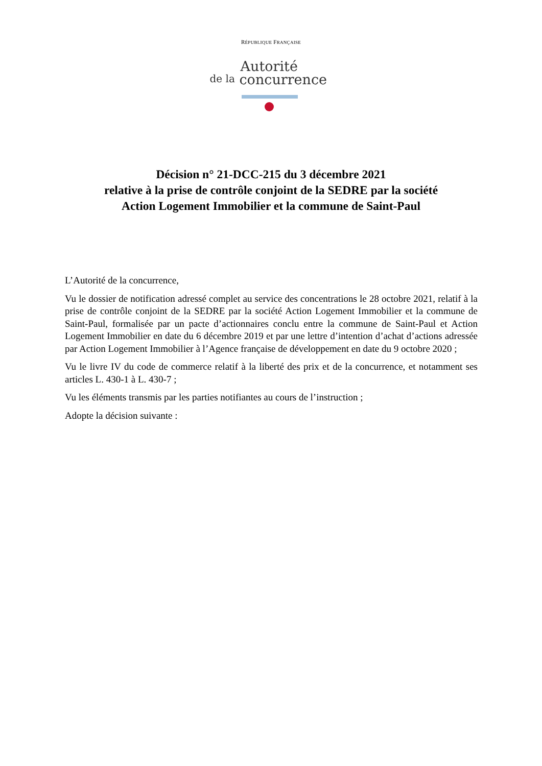RÉPUBLIQUE FRANÇAISE
Autorité
de la concurrence
Décision n° 21-DCC-215 du 3 décembre 2021
relative à la prise de contrôle conjoint de la SEDRE par la société
Action Logement Immobilier et la commune de Saint-Paul
L’Autorité de la concurrence,
Vu le dossier de notification adressé complet au service des concentrations le 28 octobre 2021, relatif à la prise de contrôle conjoint de la SEDRE par la société Action Logement Immobilier et la commune de Saint-Paul, formalisée par un pacte d’actionnaires conclu entre la commune de Saint-Paul et Action Logement Immobilier en date du 6 décembre 2019 et par une lettre d’intention d’achat d’actions adressée par Action Logement Immobilier à l’Agence française de développement en date du 9 octobre 2020 ;
Vu le livre IV du code de commerce relatif à la liberté des prix et de la concurrence, et notamment ses articles L. 430-1 à L. 430-7 ;
Vu les éléments transmis par les parties notifiantes au cours de l’instruction ;
Adopte la décision suivante :